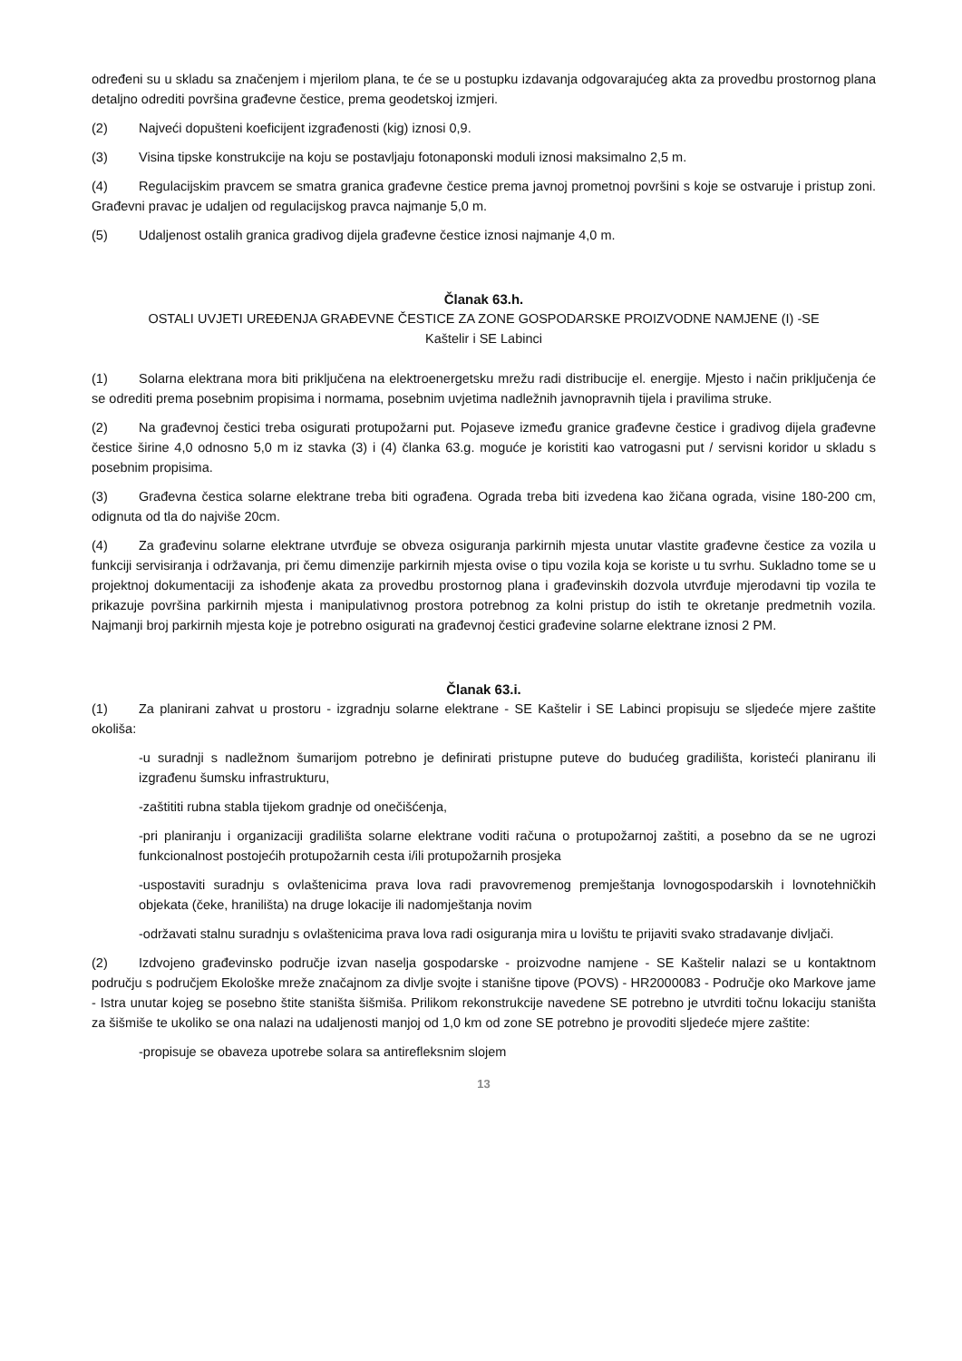određeni su u skladu sa značenjem i mjerilom plana, te će se u postupku izdavanja odgovarajućeg akta za provedbu prostornog plana detaljno odrediti površina građevne čestice, prema geodetskoj izmjeri.
(2) Najveći dopušteni koeficijent izgrađenosti (kig) iznosi 0,9.
(3) Visina tipske konstrukcije na koju se postavljaju fotonaponski moduli iznosi maksimalno 2,5 m.
(4) Regulacijskim pravcem se smatra granica građevne čestice prema javnoj prometnoj površini s koje se ostvaruje i pristup zoni. Građevni pravac je udaljen od regulacijskog pravca najmanje 5,0 m.
(5) Udaljenost ostalih granica gradivog dijela građevne čestice iznosi najmanje 4,0 m.
Članak 63.h.
OSTALI UVJETI UREĐENJA GRAĐEVNE ČESTICE ZA ZONE GOSPODARSKE PROIZVODNE NAMJENE (I) -SE
Kaštelir i SE Labinci
(1) Solarna elektrana mora biti priključena na elektroenergetsku mrežu radi distribucije el. energije. Mjesto i način priključenja će se odrediti prema posebnim propisima i normama, posebnim uvjetima nadležnih javnopravnih tijela i pravilima struke.
(2) Na građevnoj čestici treba osigurati protupožarni put. Pojaseve između granice građevne čestice i gradivog dijela građevne čestice širine 4,0 odnosno 5,0 m iz stavka (3) i (4) članka 63.g. moguće je koristiti kao vatrogasni put / servisni koridor u skladu s posebnim propisima.
(3) Građevna čestica solarne elektrane treba biti ograđena. Ograda treba biti izvedena kao žičana ograda, visine 180-200 cm, odignuta od tla do najviše 20cm.
(4) Za građevinu solarne elektrane utvrđuje se obveza osiguranja parkirnih mjesta unutar vlastite građevne čestice za vozila u funkciji servisiranja i održavanja, pri čemu dimenzije parkirnih mjesta ovise o tipu vozila koja se koriste u tu svrhu. Sukladno tome se u projektnoj dokumentaciji za ishođenje akata za provedbu prostornog plana i građevinskih dozvola utvrđuje mjerodavni tip vozila te prikazuje površina parkirnih mjesta i manipulativnog prostora potrebnog za kolni pristup do istih te okretanje predmetnih vozila. Najmanji broj parkirnih mjesta koje je potrebno osigurati na građevnoj čestici građevine solarne elektrane iznosi 2 PM.
Članak 63.i.
(1) Za planirani zahvat u prostoru - izgradnju solarne elektrane - SE Kaštelir i SE Labinci propisuju se sljedeće mjere zaštite okoliša:
-u suradnji s nadležnom šumarijom potrebno je definirati pristupne puteve do budućeg gradilišta, koristeći planiranu ili izgrađenu šumsku infrastrukturu,
-zaštititi rubna stabla tijekom gradnje od onečišćenja,
-pri planiranju i organizaciji gradilišta solarne elektrane voditi računa o protupožarnoj zaštiti, a posebno da se ne ugrozi funkcionalnost postojećih protupožarnih cesta i/ili protupožarnih prosjeka
-uspostaviti suradnju s ovlaštenicima prava lova radi pravovremenog premještanja lovnogospodarskih i lovnotehničkih objekata (čeke, hranilišta) na druge lokacije ili nadomještanja novim
-održavati stalnu suradnju s ovlaštenicima prava lova radi osiguranja mira u lovištu te prijaviti svako stradavanje divljači.
(2) Izdvojeno građevinsko područje izvan naselja gospodarske - proizvodne namjene - SE Kaštelir nalazi se u kontaktnom području s područjem Ekološke mreže značajnom za divlje svojte i stanišne tipove (POVS) - HR2000083 - Područje oko Markove jame - Istra unutar kojeg se posebno štite staništa šišmiša. Prilikom rekonstrukcije navedene SE potrebno je utvrditi točnu lokaciju staništa za šišmiše te ukoliko se ona nalazi na udaljenosti manjoj od 1,0 km od zone SE potrebno je provoditi sljedeće mjere zaštite:
-propisuje se obaveza upotrebe solara sa antirefleksnim slojem
13